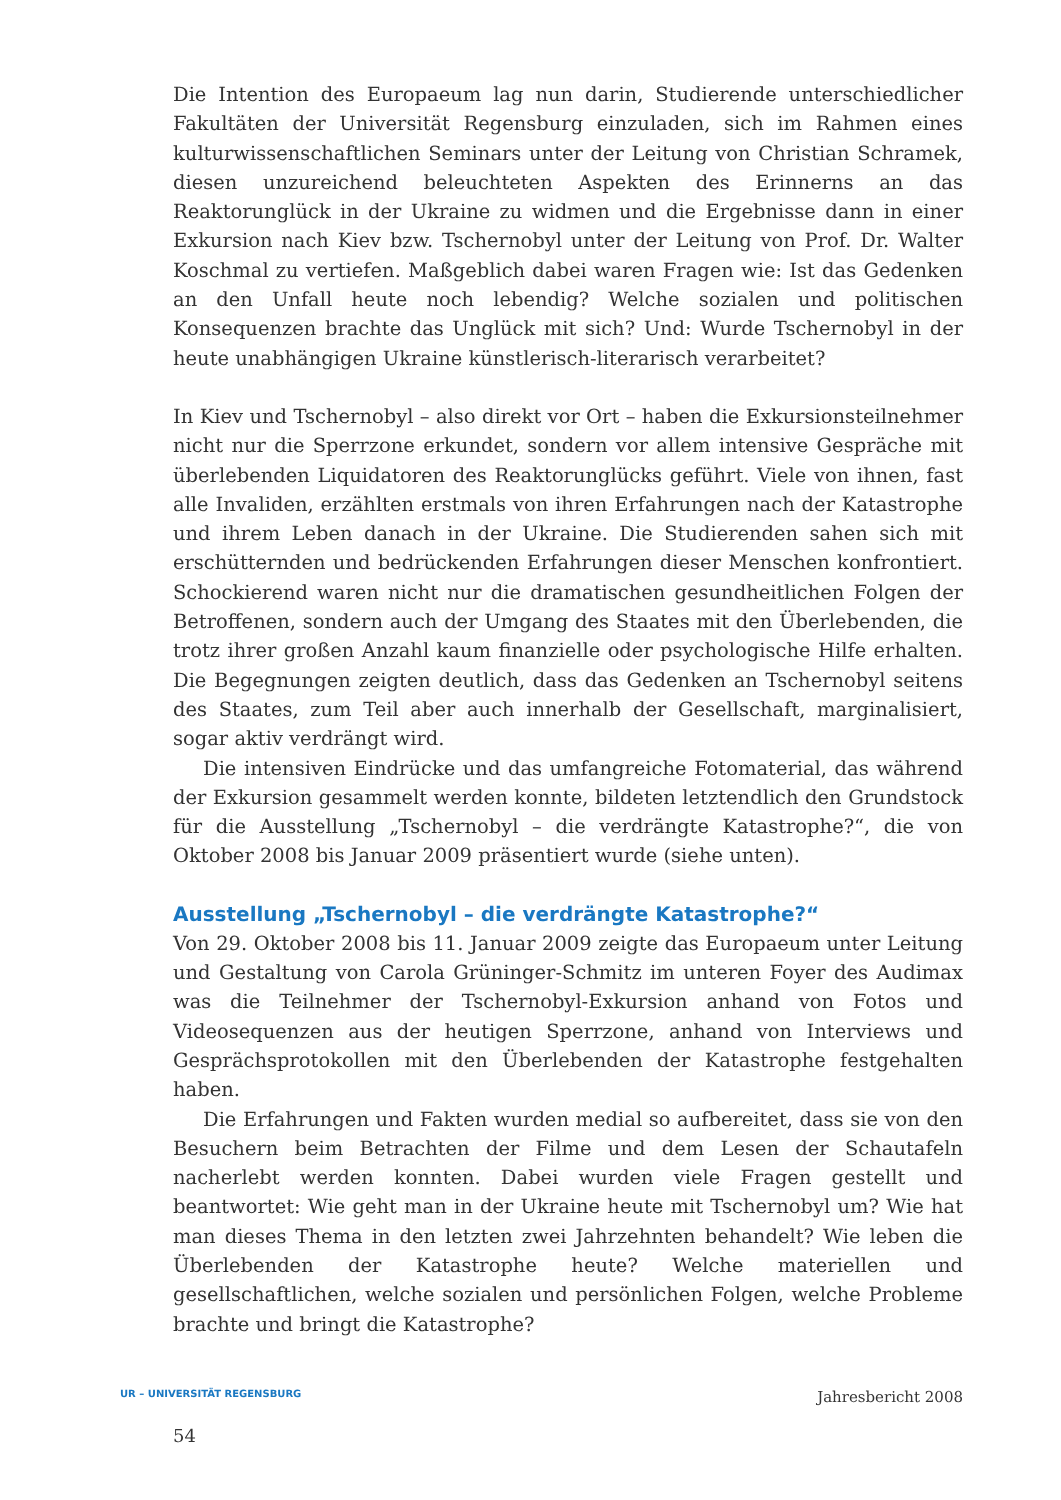Die Intention des Europaeum lag nun darin, Studierende unterschiedlicher Fakultäten der Universität Regensburg einzuladen, sich im Rahmen eines kulturwissenschaftlichen Seminars unter der Leitung von Christian Schramek, diesen unzureichend beleuchteten Aspekten des Erinnerns an das Reaktorunglück in der Ukraine zu widmen und die Ergebnisse dann in einer Exkursion nach Kiev bzw. Tschernobyl unter der Leitung von Prof. Dr. Walter Koschmal zu vertiefen. Maßgeblich dabei waren Fragen wie: Ist das Gedenken an den Unfall heute noch lebendig? Welche sozialen und politischen Konsequenzen brachte das Unglück mit sich? Und: Wurde Tschernobyl in der heute unabhängigen Ukraine künstlerisch-literarisch verarbeitet?
In Kiev und Tschernobyl – also direkt vor Ort – haben die Exkursionsteilnehmer nicht nur die Sperrzone erkundet, sondern vor allem intensive Gespräche mit überlebenden Liquidatoren des Reaktorunglücks geführt. Viele von ihnen, fast alle Invaliden, erzählten erstmals von ihren Erfahrungen nach der Katastrophe und ihrem Leben danach in der Ukraine. Die Studierenden sahen sich mit erschütternden und bedrückenden Erfahrungen dieser Menschen konfrontiert. Schockierend waren nicht nur die dramatischen gesundheitlichen Folgen der Betroffenen, sondern auch der Umgang des Staates mit den Überlebenden, die trotz ihrer großen Anzahl kaum finanzielle oder psychologische Hilfe erhalten. Die Begegnungen zeigten deutlich, dass das Gedenken an Tschernobyl seitens des Staates, zum Teil aber auch innerhalb der Gesellschaft, marginalisiert, sogar aktiv verdrängt wird.
Die intensiven Eindrücke und das umfangreiche Fotomaterial, das während der Exkursion gesammelt werden konnte, bildeten letztendlich den Grundstock für die Ausstellung „Tschernobyl – die verdrängte Katastrophe?“, die von Oktober 2008 bis Januar 2009 präsentiert wurde (siehe unten).
Ausstellung „Tschernobyl – die verdrängte Katastrophe?“
Von 29. Oktober 2008 bis 11. Januar 2009 zeigte das Europaeum unter Leitung und Gestaltung von Carola Grüninger-Schmitz im unteren Foyer des Audimax was die Teilnehmer der Tschernobyl-Exkursion anhand von Fotos und Videosequenzen aus der heutigen Sperrzone, anhand von Interviews und Gesprächsprotokollen mit den Überlebenden der Katastrophe festgehalten haben.
Die Erfahrungen und Fakten wurden medial so aufbereitet, dass sie von den Besuchern beim Betrachten der Filme und dem Lesen der Schautafeln nacherlebt werden konnten. Dabei wurden viele Fragen gestellt und beantwortet: Wie geht man in der Ukraine heute mit Tschernobyl um? Wie hat man dieses Thema in den letzten zwei Jahrzehnten behandelt? Wie leben die Überlebenden der Katastrophe heute? Welche materiellen und gesellschaftlichen, welche sozialen und persönlichen Folgen, welche Probleme brachte und bringt die Katastrophe?
UR – UNIVERSITÄT REGENSBURG Jahresbericht 2008
54